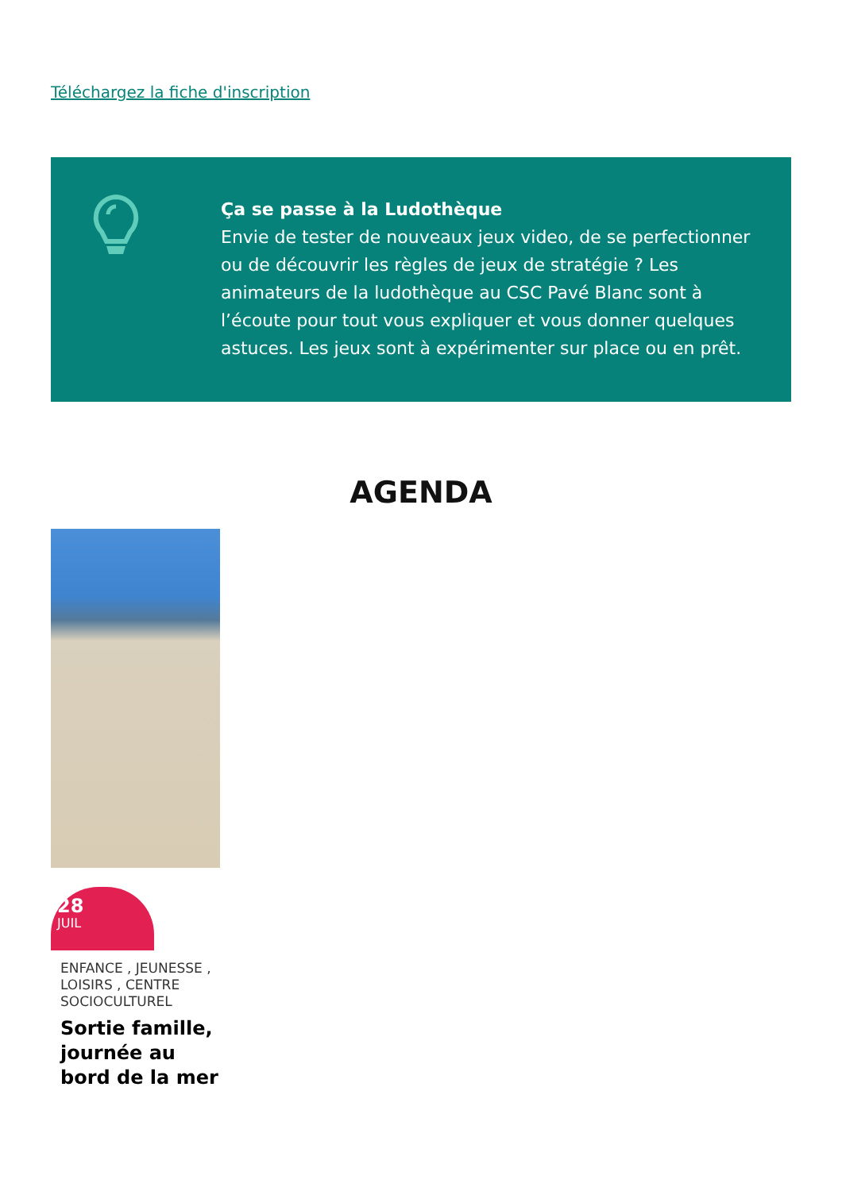Téléchargez la fiche d'inscription
Ça se passe à la Ludothèque
Envie de tester de nouveaux jeux video, de se perfectionner ou de découvrir les règles de jeux de stratégie ? Les animateurs de la ludothèque au CSC Pavé Blanc sont à l’écoute pour tout vous expliquer et vous donner quelques astuces. Les jeux sont à expérimenter sur place ou en prêt.
AGENDA
28
JUIL
ENFANCE , JEUNESSE , LOISIRS , CENTRE SOCIOCULTUREL
Sortie famille, journée au bord de la mer